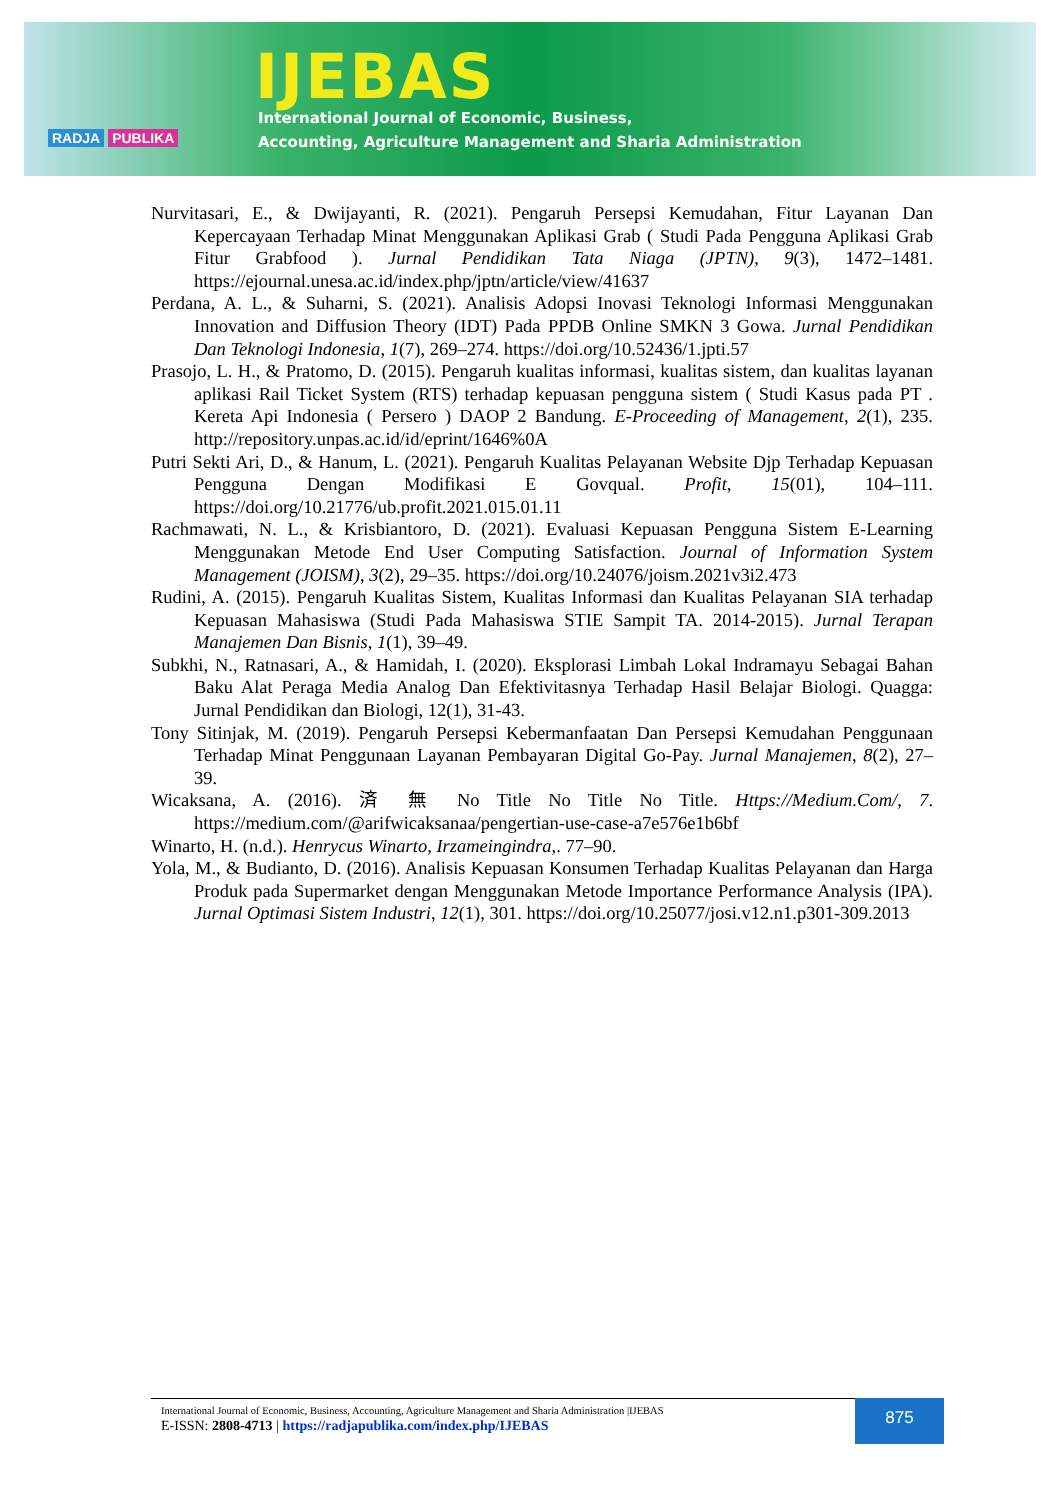RADJA PUBLIKA
IJEBAS
International Journal of Economic, Business,
Accounting, Agriculture Management and Sharia Administration
Nurvitasari, E., & Dwijayanti, R. (2021). Pengaruh Persepsi Kemudahan, Fitur Layanan Dan Kepercayaan Terhadap Minat Menggunakan Aplikasi Grab ( Studi Pada Pengguna Aplikasi Grab Fitur Grabfood ). Jurnal Pendidikan Tata Niaga (JPTN), 9(3), 1472–1481. https://ejournal.unesa.ac.id/index.php/jptn/article/view/41637
Perdana, A. L., & Suharni, S. (2021). Analisis Adopsi Inovasi Teknologi Informasi Menggunakan Innovation and Diffusion Theory (IDT) Pada PPDB Online SMKN 3 Gowa. Jurnal Pendidikan Dan Teknologi Indonesia, 1(7), 269–274. https://doi.org/10.52436/1.jpti.57
Prasojo, L. H., & Pratomo, D. (2015). Pengaruh kualitas informasi, kualitas sistem, dan kualitas layanan aplikasi Rail Ticket System (RTS) terhadap kepuasan pengguna sistem ( Studi Kasus pada PT . Kereta Api Indonesia ( Persero ) DAOP 2 Bandung. E-Proceeding of Management, 2(1), 235. http://repository.unpas.ac.id/id/eprint/1646%0A
Putri Sekti Ari, D., & Hanum, L. (2021). Pengaruh Kualitas Pelayanan Website Djp Terhadap Kepuasan Pengguna Dengan Modifikasi E Govqual. Profit, 15(01), 104–111. https://doi.org/10.21776/ub.profit.2021.015.01.11
Rachmawati, N. L., & Krisbiantoro, D. (2021). Evaluasi Kepuasan Pengguna Sistem E-Learning Menggunakan Metode End User Computing Satisfaction. Journal of Information System Management (JOISM), 3(2), 29–35. https://doi.org/10.24076/joism.2021v3i2.473
Rudini, A. (2015). Pengaruh Kualitas Sistem, Kualitas Informasi dan Kualitas Pelayanan SIA terhadap Kepuasan Mahasiswa (Studi Pada Mahasiswa STIE Sampit TA. 2014-2015). Jurnal Terapan Manajemen Dan Bisnis, 1(1), 39–49.
Subkhi, N., Ratnasari, A., & Hamidah, I. (2020). Eksplorasi Limbah Lokal Indramayu Sebagai Bahan Baku Alat Peraga Media Analog Dan Efektivitasnya Terhadap Hasil Belajar Biologi. Quagga: Jurnal Pendidikan dan Biologi, 12(1), 31-43.
Tony Sitinjak, M. (2019). Pengaruh Persepsi Kebermanfaatan Dan Persepsi Kemudahan Penggunaan Terhadap Minat Penggunaan Layanan Pembayaran Digital Go-Pay. Jurnal Manajemen, 8(2), 27–39.
Wicaksana, A. (2016). 済 無 No Title No Title No Title. Https://Medium.Com/, 7. https://medium.com/@arifwicaksanaa/pengertian-use-case-a7e576e1b6bf
Winarto, H. (n.d.). Henrycus Winarto, Irzameingindra,. 77–90.
Yola, M., & Budianto, D. (2016). Analisis Kepuasan Konsumen Terhadap Kualitas Pelayanan dan Harga Produk pada Supermarket dengan Menggunakan Metode Importance Performance Analysis (IPA). Jurnal Optimasi Sistem Industri, 12(1), 301. https://doi.org/10.25077/josi.v12.n1.p301-309.2013
International Journal of Economic, Business, Accounting, Agriculture Management and Sharia Administration |IJEBAS
E-ISSN: 2808-4713 | https://radjapublika.com/index.php/IJEBAS
875